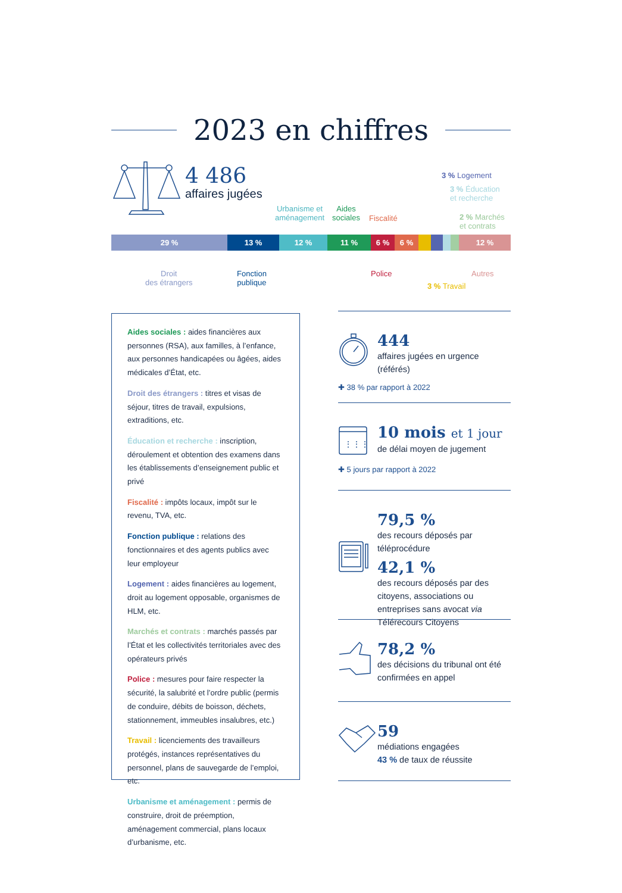2023 en chiffres
4 486
affaires jugées
3 % Logement
3 % Éducation
et recherche
2 % Marchés
et contrats
Urbanisme et
aménagement
Aides
sociales
Fiscalité
29 % 13 % 12 % 11 % 6 % 6 % 12 %
Droit
des étrangers
Fonction
publique
Police
3 % Travail
Autres
Aides sociales : aides financières aux personnes (RSA), aux familles, à l’enfance, aux personnes handicapées ou âgées, aides médicales d’État, etc.
Droit des étrangers : titres et visas de séjour, titres de travail, expulsions, extraditions, etc.
Éducation et recherche : inscription, déroulement et obtention des examens dans les établissements d’enseignement public et privé
Fiscalité : impôts locaux, impôt sur le revenu, TVA, etc.
Fonction publique : relations des fonctionnaires et des agents publics avec leur employeur
Logement : aides financières au logement, droit au logement opposable, organismes de HLM, etc.
Marchés et contrats : marchés passés par l’État et les collectivités territoriales avec des opérateurs privés
Police : mesures pour faire respecter la sécurité, la salubrité et l’ordre public (permis de conduire, débits de boisson, déchets, stationnement, immeubles insalubres, etc.)
Travail : licenciements des travailleurs protégés, instances représentatives du personnel, plans de sauvegarde de l’emploi, etc.
Urbanisme et aménagement : permis de construire, droit de préemption, aménagement commercial, plans locaux d’urbanisme, etc.
444
affaires jugées en urgence (référés)
✚ 38 % par rapport à 2022
⋮⋮⋮
10 mois et 1 jour
de délai moyen de jugement
✚ 5 jours par rapport à 2022
79,5 %
des recours déposés par téléprocédure
42,1 %
des recours déposés par des citoyens, associations ou entreprises sans avocat via Télérecours Citoyens
78,2 %
des décisions du tribunal ont été confirmées en appel
59
médiations engagées
43 % de taux de réussite